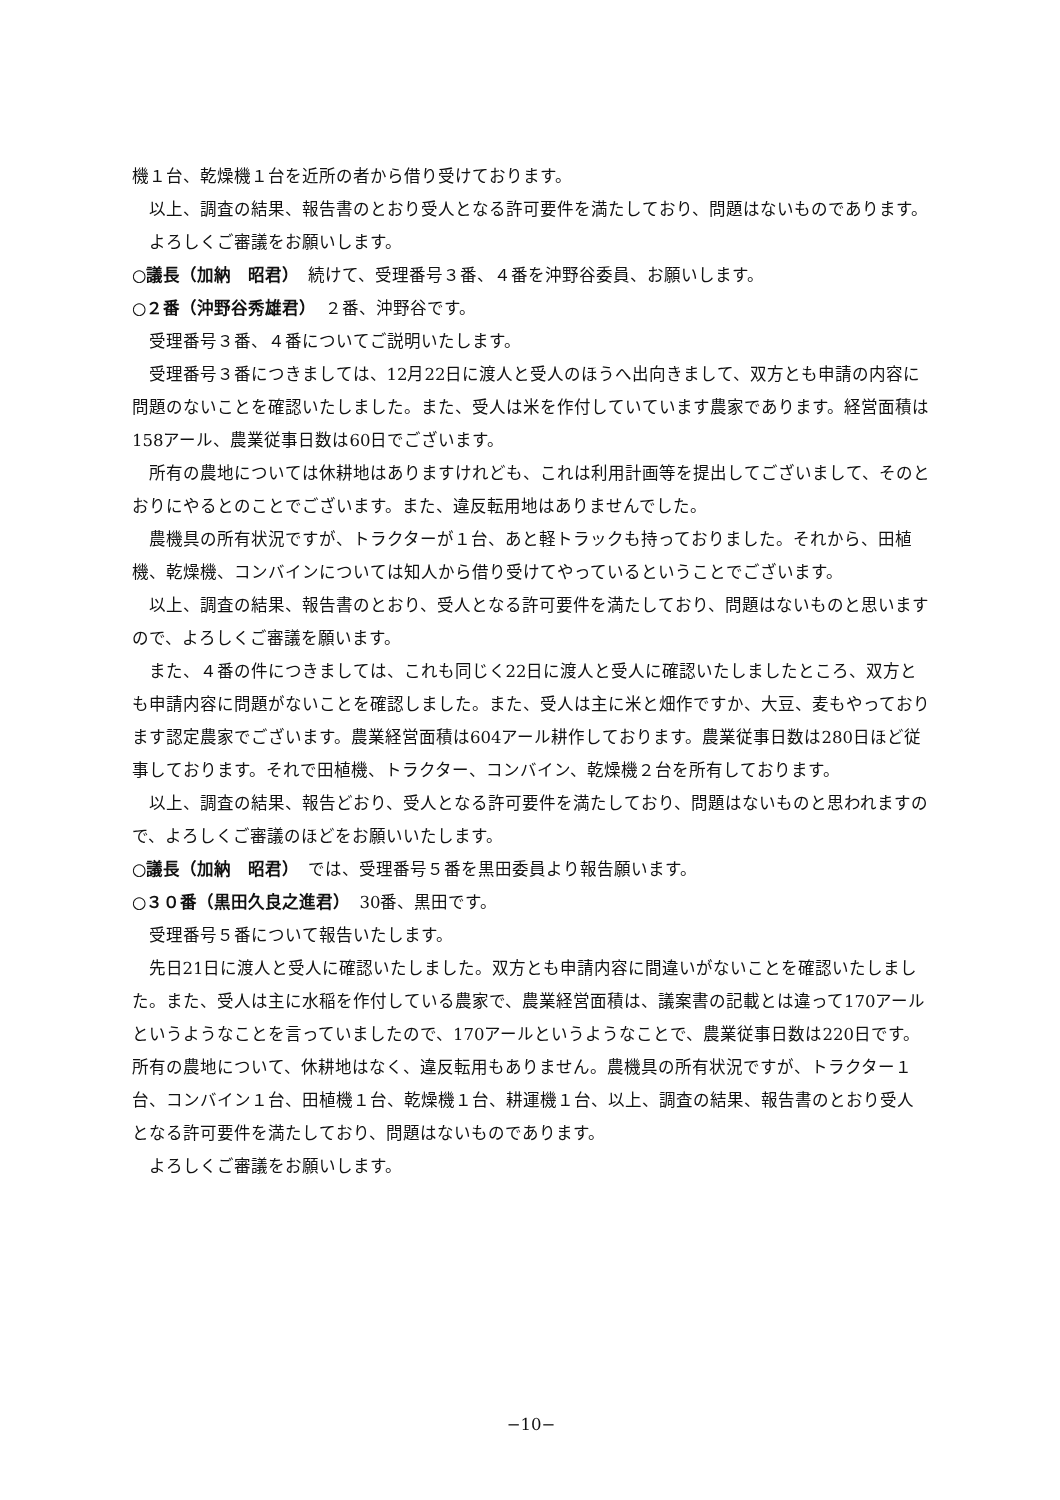機１台、乾燥機１台を近所の者から借り受けております。
以上、調査の結果、報告書のとおり受人となる許可要件を満たしており、問題はないものであります。
よろしくご審議をお願いします。
○議長（加納　昭君）　続けて、受理番号３番、４番を沖野谷委員、お願いします。
○２番（沖野谷秀雄君）　２番、沖野谷です。
受理番号３番、４番についてご説明いたします。
受理番号３番につきましては、12月22日に渡人と受人のほうへ出向きまして、双方とも申請の内容に問題のないことを確認いたしました。また、受人は米を作付していています農家であります。経営面積は158アール、農業従事日数は60日でございます。
所有の農地については休耕地はありますけれども、これは利用計画等を提出してございまして、そのとおりにやるとのことでございます。また、違反転用地はありませんでした。
農機具の所有状況ですが、トラクターが１台、あと軽トラックも持っておりました。それから、田植機、乾燥機、コンバインについては知人から借り受けてやっているということでございます。
以上、調査の結果、報告書のとおり、受人となる許可要件を満たしており、問題はないものと思いますので、よろしくご審議を願います。
また、４番の件につきましては、これも同じく22日に渡人と受人に確認いたしましたところ、双方とも申請内容に問題がないことを確認しました。また、受人は主に米と畑作ですか、大豆、麦もやっております認定農家でございます。農業経営面積は604アール耕作しております。農業従事日数は280日ほど従事しております。それで田植機、トラクター、コンバイン、乾燥機２台を所有しております。
以上、調査の結果、報告どおり、受人となる許可要件を満たしており、問題はないものと思われますので、よろしくご審議のほどをお願いいたします。
○議長（加納　昭君）　では、受理番号５番を黒田委員より報告願います。
○３０番（黒田久良之進君）　30番、黒田です。
受理番号５番について報告いたします。
先日21日に渡人と受人に確認いたしました。双方とも申請内容に間違いがないことを確認いたしました。また、受人は主に水稲を作付している農家で、農業経営面積は、議案書の記載とは違って170アールというようなことを言っていましたので、170アールというようなことで、農業従事日数は220日です。所有の農地について、休耕地はなく、違反転用もありません。農機具の所有状況ですが、トラクター１台、コンバイン１台、田植機１台、乾燥機１台、耕運機１台、以上、調査の結果、報告書のとおり受人となる許可要件を満たしており、問題はないものであります。
よろしくご審議をお願いします。
−10−